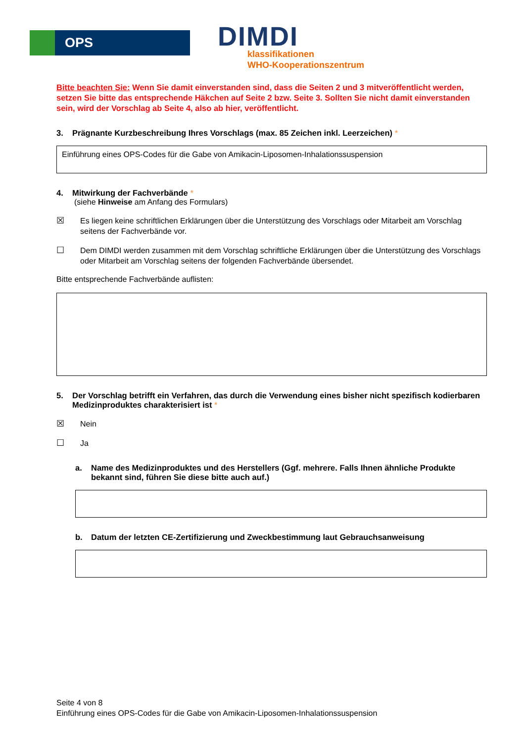OPS
DIMDI
klassifikationen
WHO-Kooperationszentrum
Bitte beachten Sie: Wenn Sie damit einverstanden sind, dass die Seiten 2 und 3 mitveröffentlicht werden, setzen Sie bitte das entsprechende Häkchen auf Seite 2 bzw. Seite 3. Sollten Sie nicht damit einverstanden sein, wird der Vorschlag ab Seite 4, also ab hier, veröffentlicht.
3. Prägnante Kurzbeschreibung Ihres Vorschlags (max. 85 Zeichen inkl. Leerzeichen) *
Einführung eines OPS-Codes für die Gabe von Amikacin-Liposomen-Inhalationssuspension
4. Mitwirkung der Fachverbände *
(siehe Hinweise am Anfang des Formulars)
☒ Es liegen keine schriftlichen Erklärungen über die Unterstützung des Vorschlags oder Mitarbeit am Vorschlag seitens der Fachverbände vor.
☐ Dem DIMDI werden zusammen mit dem Vorschlag schriftliche Erklärungen über die Unterstützung des Vorschlags oder Mitarbeit am Vorschlag seitens der folgenden Fachverbände übersendet.
Bitte entsprechende Fachverbände auflisten:
5. Der Vorschlag betrifft ein Verfahren, das durch die Verwendung eines bisher nicht spezifisch kodierbaren Medizinproduktes charakterisiert ist *
☒ Nein
☐ Ja
a. Name des Medizinproduktes und des Herstellers (Ggf. mehrere. Falls Ihnen ähnliche Produkte bekannt sind, führen Sie diese bitte auch auf.)
b. Datum der letzten CE-Zertifizierung und Zweckbestimmung laut Gebrauchsanweisung
Seite 4 von 8
Einführung eines OPS-Codes für die Gabe von Amikacin-Liposomen-Inhalationssuspension